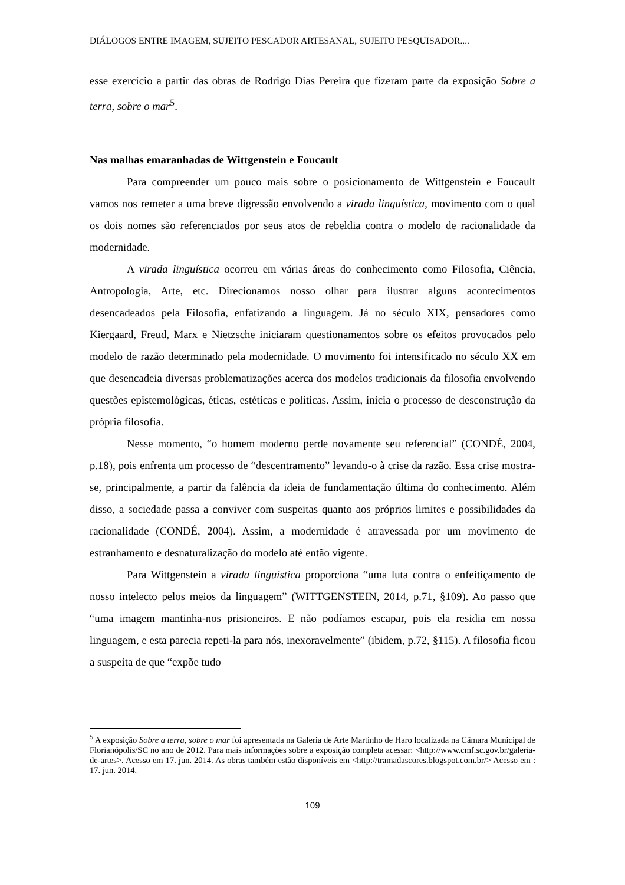DIÁLOGOS ENTRE IMAGEM, SUJEITO PESCADOR ARTESANAL, SUJEITO PESQUISADOR....
esse exercício a partir das obras de Rodrigo Dias Pereira que fizeram parte da exposição Sobre a terra, sobre o mar<sup>5</sup>.
Nas malhas emaranhadas de Wittgenstein e Foucault
Para compreender um pouco mais sobre o posicionamento de Wittgenstein e Foucault vamos nos remeter a uma breve digressão envolvendo a virada linguística, movimento com o qual os dois nomes são referenciados por seus atos de rebeldia contra o modelo de racionalidade da modernidade.
A virada linguística ocorreu em várias áreas do conhecimento como Filosofia, Ciência, Antropologia, Arte, etc. Direcionamos nosso olhar para ilustrar alguns acontecimentos desencadeados pela Filosofia, enfatizando a linguagem. Já no século XIX, pensadores como Kiergaard, Freud, Marx e Nietzsche iniciaram questionamentos sobre os efeitos provocados pelo modelo de razão determinado pela modernidade. O movimento foi intensificado no século XX em que desencadeia diversas problematizações acerca dos modelos tradicionais da filosofia envolvendo questões epistemológicas, éticas, estéticas e políticas. Assim, inicia o processo de desconstrução da própria filosofia.
Nesse momento, “o homem moderno perde novamente seu referencial” (CONDÉ, 2004, p.18), pois enfrenta um processo de “descentramento” levando-o à crise da razão. Essa crise mostra-se, principalmente, a partir da falência da ideia de fundamentação última do conhecimento. Além disso, a sociedade passa a conviver com suspeitas quanto aos próprios limites e possibilidades da racionalidade (CONDÉ, 2004). Assim, a modernidade é atravessada por um movimento de estranhamento e desnaturalização do modelo até então vigente.
Para Wittgenstein a virada linguística proporciona “uma luta contra o enfeitiçamento de nosso intelecto pelos meios da linguagem” (WITTGENSTEIN, 2014, p.71, §109). Ao passo que “uma imagem mantinha-nos prisioneiros. E não podíamos escapar, pois ela residia em nossa linguagem, e esta parecia repeti-la para nós, inexoravelmente” (ibidem, p.72, §115). A filosofia ficou a suspeita de que “expõe tudo
<sup>5</sup> A exposição Sobre a terra, sobre o mar foi apresentada na Galeria de Arte Martinho de Haro localizada na Câmara Municipal de Florianópolis/SC no ano de 2012. Para mais informações sobre a exposição completa acessar: <http://www.cmf.sc.gov.br/galeria-de-artes>. Acesso em 17. jun. 2014. As obras também estão disponíveis em <http://tramadascores.blogspot.com.br/> Acesso em : 17. jun. 2014.
109